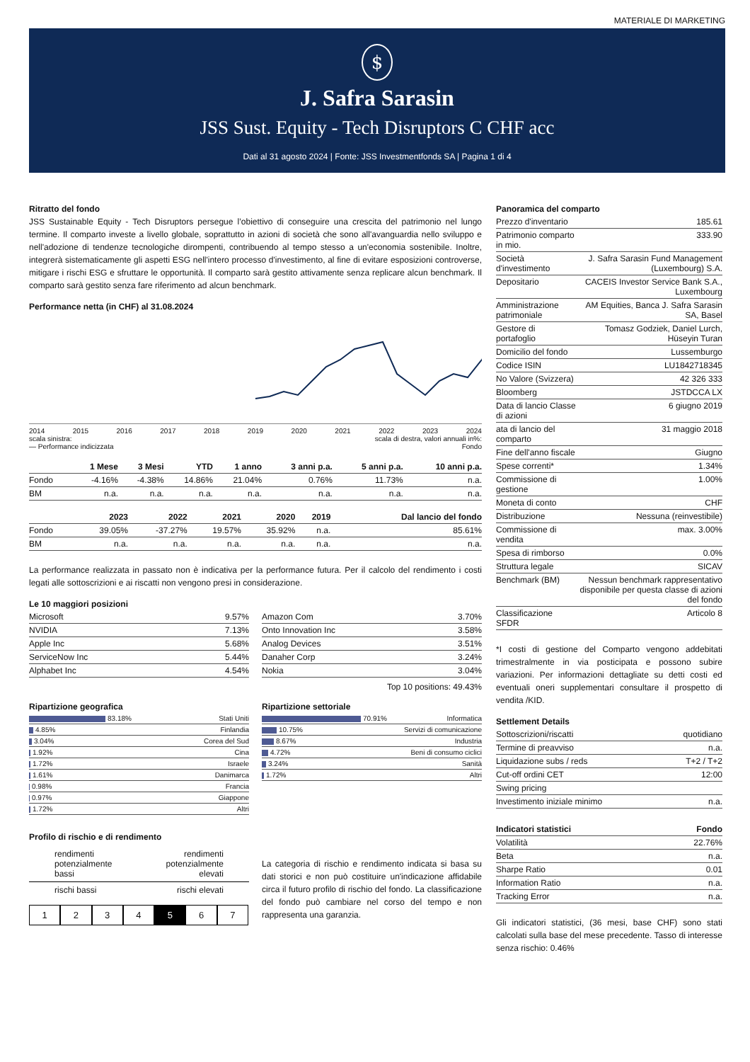MATERIALE DI MARKETING
$
J. Safra Sarasin
JSS Sust. Equity - Tech Disruptors C CHF acc
Dati al 31 agosto 2024 | Fonte: JSS Investmentfonds SA | Pagina 1 di 4
Ritratto del fondo
JSS Sustainable Equity - Tech Disruptors persegue l’obiettivo di conseguire una crescita del patrimonio nel lungo termine. Il comparto investe a livello globale, soprattutto in azioni di società che sono all'avanguardia nello sviluppo e nell'adozione di tendenze tecnologiche dirompenti, contribuendo al tempo stesso a un'economia sostenibile. Inoltre, integrerà sistematicamente gli aspetti ESG nell'intero processo d'investimento, al fine di evitare esposizioni controverse, mitigare i rischi ESG e sfruttare le opportunità. Il comparto sarà gestito attivamente senza replicare alcun benchmark. Il comparto sarà gestito senza fare riferimento ad alcun benchmark.
Performance netta (in CHF) al 31.08.2024
2014 2015 2016 2017 2018 2019 2020 2021 2022 2023 2024
scala sinistra: scala di destra, valori annuali in%:
— Performance indicizzata Fondo
| | 1 Mese | 3 Mesi | YTD | 1 anno | 3 anni p.a. | 5 anni p.a. | 10 anni p.a. |
| --- | --- | --- | --- | --- | --- | --- | --- |
| Fondo | -4.16% | -4.38% | 14.86% | 21.04% | 0.76% | 11.73% | n.a. |
| BM | n.a. | n.a. | n.a. | n.a. | n.a. | n.a. | n.a. |
| | 2023 | 2022 | 2021 | 2020 | 2019 | Dal lancio del fondo |
| --- | --- | --- | --- | --- | --- | --- |
| Fondo | 39.05% | -37.27% | 19.57% | 35.92% | n.a. | 85.61% |
| BM | n.a. | n.a. | n.a. | n.a. | n.a. | n.a. |
La performance realizzata in passato non è indicativa per la performance futura. Per il calcolo del rendimento i costi legati alle sottoscrizioni e ai riscatti non vengono presi in considerazione.
Le 10 maggiori posizioni
| Microsoft | 9.57% |
| NVIDIA | 7.13% |
| Apple Inc | 5.68% |
| ServiceNow Inc | 5.44% |
| Alphabet Inc | 4.54% |
| Amazon Com | 3.70% |
| Onto Innovation Inc | 3.58% |
| Analog Devices | 3.51% |
| Danaher Corp | 3.24% |
| Nokia | 3.04% |
Top 10 positions: 49.43%
Ripartizione geografica
| 83.18% | Stati Uniti |
| 4.85% | Finlandia |
| 3.04% | Corea del Sud |
| 1.92% | Cina |
| 1.72% | Israele |
| 1.61% | Danimarca |
| 0.98% | Francia |
| 0.97% | Giappone |
| 1.72% | Altri |
Ripartizione settoriale
| 70.91% | Informatica |
| 10.75% | Servizi di comunicazione |
| 8.67% | Industria |
| 4.72% | Beni di consumo ciclici |
| 3.24% | Sanità |
| 1.72% | Altri |
Profilo di rischio e di rendimento
rendimenti
potenzialmente
bassi rendimenti
potenzialmente
elevati
rischi bassi rischi elevati
1234 5 6 7
La categoria di rischio e rendimento indicata si basa su dati storici e non può costituire un'indicazione affidabile circa il futuro profilo di rischio del fondo. La classificazione del fondo può cambiare nel corso del tempo e non rappresenta una garanzia.
Panoramica del comparto
| Prezzo d'inventario | 185.61 |
| Patrimonio comparto in mio. | 333.90 |
| Società d'investimento | J. Safra Sarasin Fund Management (Luxembourg) S.A. |
| Depositario | CACEIS Investor Service Bank S.A., Luxembourg |
| Amministrazione patrimoniale | AM Equities, Banca J. Safra Sarasin SA, Basel |
| Gestore di portafoglio | Tomasz Godziek, Daniel Lurch, Hüseyin Turan |
| Domicilio del fondo | Lussemburgo |
| Codice ISIN | LU1842718345 |
| No Valore (Svizzera) | 42 326 333 |
| Bloomberg | JSTDCCA LX |
| Data di lancio Classe di azioni | 6 giugno 2019 |
| ata di lancio del comparto | 31 maggio 2018 |
| Fine dell'anno fiscale | Giugno |
| Spese correnti* | 1.34% |
| Commissione di gestione | 1.00% |
| Moneta di conto | CHF |
| Distribuzione | Nessuna (reinvestibile) |
| Commissione di vendita | max. 3.00% |
| Spesa di rimborso | 0.0% |
| Struttura legale | SICAV |
| Benchmark (BM) | Nessun benchmark rappresentativo disponibile per questa classe di azioni del fondo |
| Classificazione SFDR | Articolo 8 |
*I costi di gestione del Comparto vengono addebitati trimestralmente in via posticipata e possono subire variazioni. Per informazioni dettagliate su detti costi ed eventuali oneri supplementari consultare il prospetto di vendita /KID.
Settlement Details
| Sottoscrizioni/riscatti | quotidiano |
| Termine di preavviso | n.a. |
| Liquidazione subs / reds | T+2 / T+2 |
| Cut-off ordini CET | 12:00 |
| Swing pricing | |
| Investimento iniziale minimo | n.a. |
| Indicatori statistici | Fondo |
| --- | --- |
| Volatilità | 22.76% |
| Beta | n.a. |
| Sharpe Ratio | 0.01 |
| Information Ratio | n.a. |
| Tracking Error | n.a. |
Gli indicatori statistici, (36 mesi, base CHF) sono stati calcolati sulla base del mese precedente. Tasso di interesse senza rischio: 0.46%